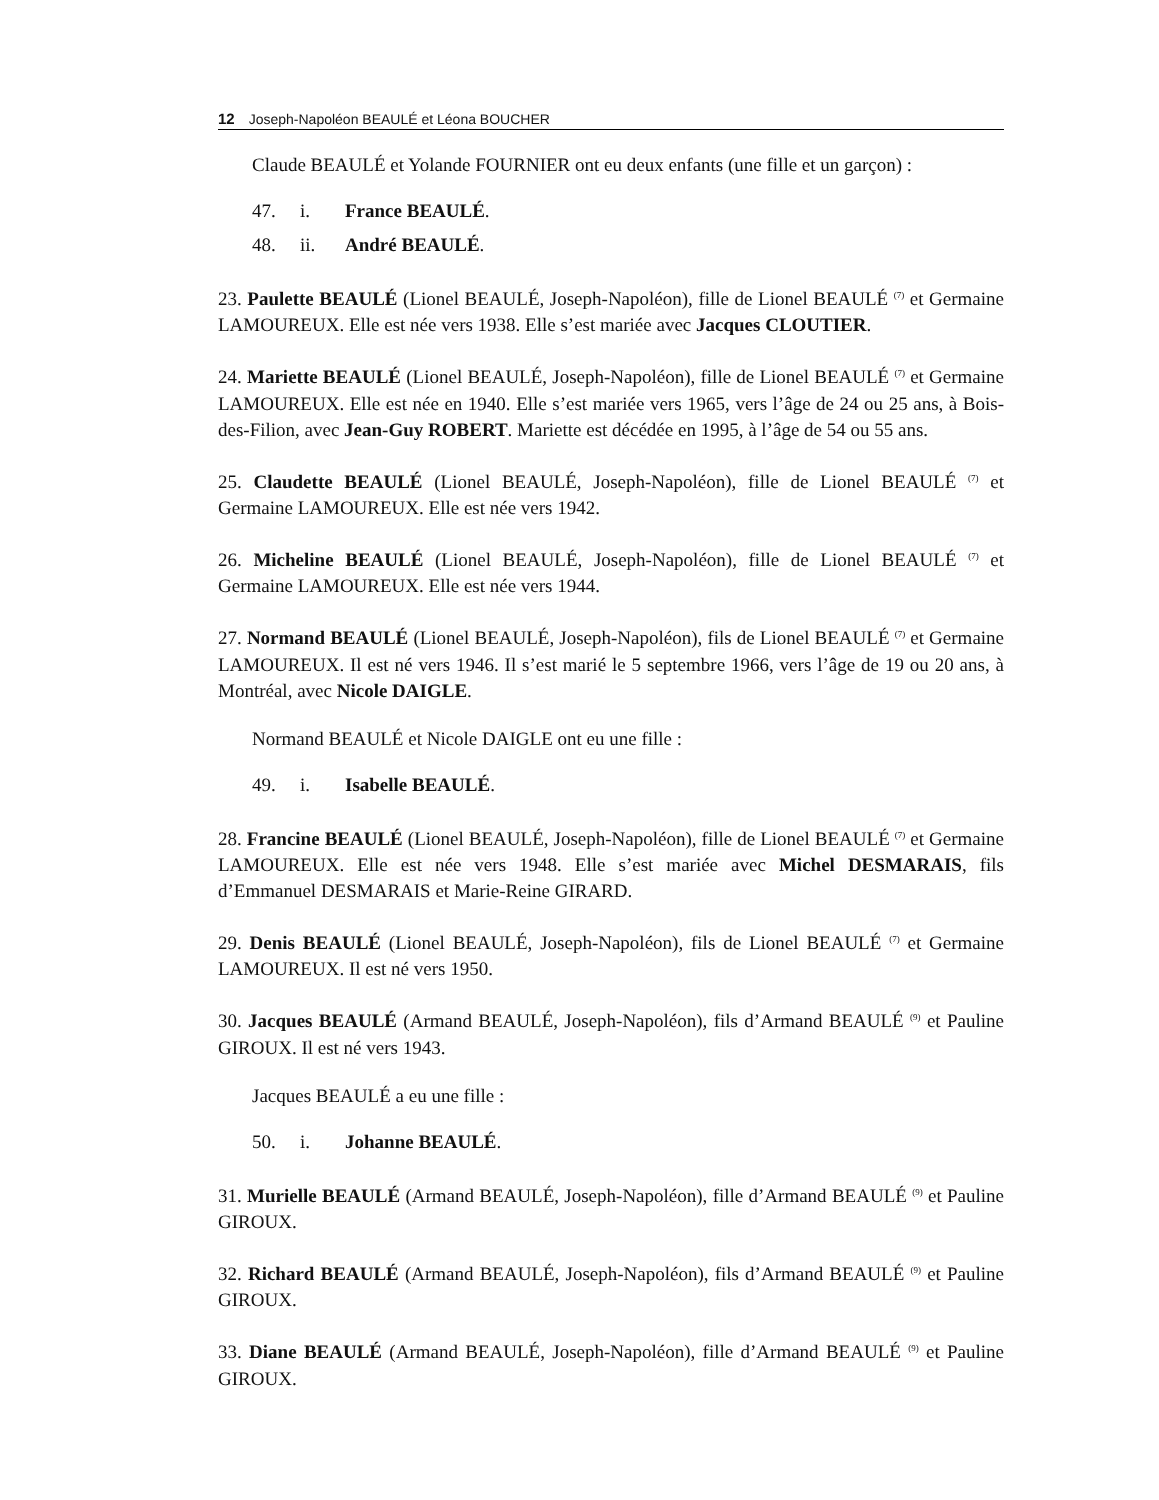12 Joseph-Napoléon BEAULÉ et Léona BOUCHER
Claude BEAULÉ et Yolande FOURNIER ont eu deux enfants (une fille et un garçon) :
47. i. France BEAULÉ.
48. ii. André BEAULÉ.
23. Paulette BEAULÉ (Lionel BEAULÉ, Joseph-Napoléon), fille de Lionel BEAULÉ <sup>(7)</sup> et Germaine LAMOUREUX. Elle est née vers 1938. Elle s’est mariée avec Jacques CLOUTIER.
24. Mariette BEAULÉ (Lionel BEAULÉ, Joseph-Napoléon), fille de Lionel BEAULÉ <sup>(7)</sup> et Germaine LAMOUREUX. Elle est née en 1940. Elle s’est mariée vers 1965, vers l’âge de 24 ou 25 ans, à Bois-des-Filion, avec Jean-Guy ROBERT. Mariette est décédée en 1995, à l’âge de 54 ou 55 ans.
25. Claudette BEAULÉ (Lionel BEAULÉ, Joseph-Napoléon), fille de Lionel BEAULÉ <sup>(7)</sup> et Germaine LAMOUREUX. Elle est née vers 1942.
26. Micheline BEAULÉ (Lionel BEAULÉ, Joseph-Napoléon), fille de Lionel BEAULÉ <sup>(7)</sup> et Germaine LAMOUREUX. Elle est née vers 1944.
27. Normand BEAULÉ (Lionel BEAULÉ, Joseph-Napoléon), fils de Lionel BEAULÉ <sup>(7)</sup> et Germaine LAMOUREUX. Il est né vers 1946. Il s’est marié le 5 septembre 1966, vers l’âge de 19 ou 20 ans, à Montréal, avec Nicole DAIGLE.
Normand BEAULÉ et Nicole DAIGLE ont eu une fille :
49. i. Isabelle BEAULÉ.
28. Francine BEAULÉ (Lionel BEAULÉ, Joseph-Napoléon), fille de Lionel BEAULÉ <sup>(7)</sup> et Germaine LAMOUREUX. Elle est née vers 1948. Elle s’est mariée avec Michel DESMARAIS, fils d’Emmanuel DESMARAIS et Marie-Reine GIRARD.
29. Denis BEAULÉ (Lionel BEAULÉ, Joseph-Napoléon), fils de Lionel BEAULÉ <sup>(7)</sup> et Germaine LAMOUREUX. Il est né vers 1950.
30. Jacques BEAULÉ (Armand BEAULÉ, Joseph-Napoléon), fils d’Armand BEAULÉ <sup>(9)</sup> et Pauline GIROUX. Il est né vers 1943.
Jacques BEAULÉ a eu une fille :
50. i. Johanne BEAULÉ.
31. Murielle BEAULÉ (Armand BEAULÉ, Joseph-Napoléon), fille d’Armand BEAULÉ <sup>(9)</sup> et Pauline GIROUX.
32. Richard BEAULÉ (Armand BEAULÉ, Joseph-Napoléon), fils d’Armand BEAULÉ <sup>(9)</sup> et Pauline GIROUX.
33. Diane BEAULÉ (Armand BEAULÉ, Joseph-Napoléon), fille d’Armand BEAULÉ <sup>(9)</sup> et Pauline GIROUX.